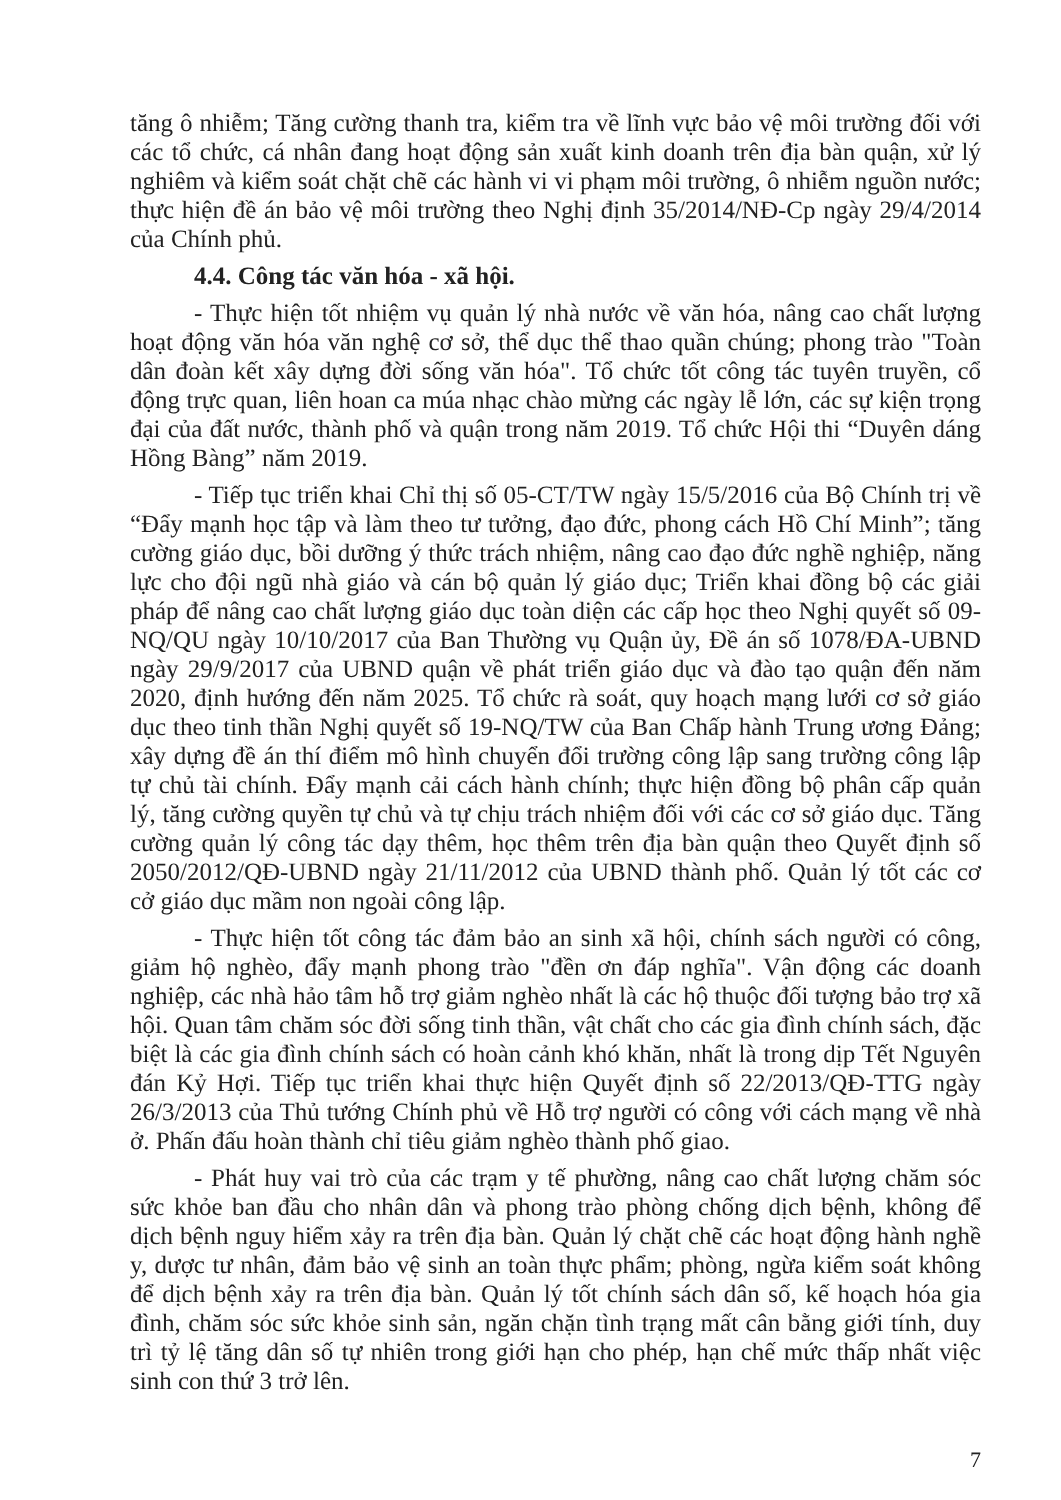tăng ô nhiễm; Tăng cường thanh tra, kiểm tra về lĩnh vực bảo vệ môi trường đối với các tổ chức, cá nhân đang hoạt động sản xuất kinh doanh trên địa bàn quận, xử lý nghiêm và kiểm soát chặt chẽ các hành vi vi phạm môi trường, ô nhiễm nguồn nước; thực hiện đề án bảo vệ môi trường theo Nghị định 35/2014/NĐ-Cp ngày 29/4/2014 của Chính phủ.
4.4. Công tác văn hóa - xã hội.
- Thực hiện tốt nhiệm vụ quản lý nhà nước về văn hóa, nâng cao chất lượng hoạt động văn hóa văn nghệ cơ sở, thể dục thể thao quần chúng; phong trào "Toàn dân đoàn kết xây dựng đời sống văn hóa". Tổ chức tốt công tác tuyên truyền, cổ động trực quan, liên hoan ca múa nhạc chào mừng các ngày lễ lớn, các sự kiện trọng đại của đất nước, thành phố và quận trong năm 2019. Tổ chức Hội thi “Duyên dáng Hồng Bàng” năm 2019.
- Tiếp tục triển khai Chỉ thị số 05-CT/TW ngày 15/5/2016 của Bộ Chính trị về “Đẩy mạnh học tập và làm theo tư tưởng, đạo đức, phong cách Hồ Chí Minh”; tăng cường giáo dục, bồi dưỡng ý thức trách nhiệm, nâng cao đạo đức nghề nghiệp, năng lực cho đội ngũ nhà giáo và cán bộ quản lý giáo dục; Triển khai đồng bộ các giải pháp để nâng cao chất lượng giáo dục toàn diện các cấp học theo Nghị quyết số 09-NQ/QU ngày 10/10/2017 của Ban Thường vụ Quận ủy, Đề án số 1078/ĐA-UBND ngày 29/9/2017 của UBND quận về phát triển giáo dục và đào tạo quận đến năm 2020, định hướng đến năm 2025. Tổ chức rà soát, quy hoạch mạng lưới cơ sở giáo dục theo tinh thần Nghị quyết số 19-NQ/TW của Ban Chấp hành Trung ương Đảng; xây dựng đề án thí điểm mô hình chuyển đổi trường công lập sang trường công lập tự chủ tài chính. Đẩy mạnh cải cách hành chính; thực hiện đồng bộ phân cấp quản lý, tăng cường quyền tự chủ và tự chịu trách nhiệm đối với các cơ sở giáo dục. Tăng cường quản lý công tác dạy thêm, học thêm trên địa bàn quận theo Quyết định số 2050/2012/QĐ-UBND ngày 21/11/2012 của UBND thành phố. Quản lý tốt các cơ cở giáo dục mầm non ngoài công lập.
- Thực hiện tốt công tác đảm bảo an sinh xã hội, chính sách người có công, giảm hộ nghèo, đẩy mạnh phong trào "đền ơn đáp nghĩa". Vận động các doanh nghiệp, các nhà hảo tâm hỗ trợ giảm nghèo nhất là các hộ thuộc đối tượng bảo trợ xã hội. Quan tâm chăm sóc đời sống tinh thần, vật chất cho các gia đình chính sách, đặc biệt là các gia đình chính sách có hoàn cảnh khó khăn, nhất là trong dịp Tết Nguyên đán Kỷ Hợi. Tiếp tục triển khai thực hiện Quyết định số 22/2013/QĐ-TTG ngày 26/3/2013 của Thủ tướng Chính phủ về Hỗ trợ người có công với cách mạng về nhà ở. Phấn đấu hoàn thành chỉ tiêu giảm nghèo thành phố giao.
- Phát huy vai trò của các trạm y tế phường, nâng cao chất lượng chăm sóc sức khỏe ban đầu cho nhân dân và phong trào phòng chống dịch bệnh, không để dịch bệnh nguy hiểm xảy ra trên địa bàn. Quản lý chặt chẽ các hoạt động hành nghề y, dược tư nhân, đảm bảo vệ sinh an toàn thực phẩm; phòng, ngừa kiểm soát không để dịch bệnh xảy ra trên địa bàn. Quản lý tốt chính sách dân số, kế hoạch hóa gia đình, chăm sóc sức khỏe sinh sản, ngăn chặn tình trạng mất cân bằng giới tính, duy trì tỷ lệ tăng dân số tự nhiên trong giới hạn cho phép, hạn chế mức thấp nhất việc sinh con thứ 3 trở lên.
7